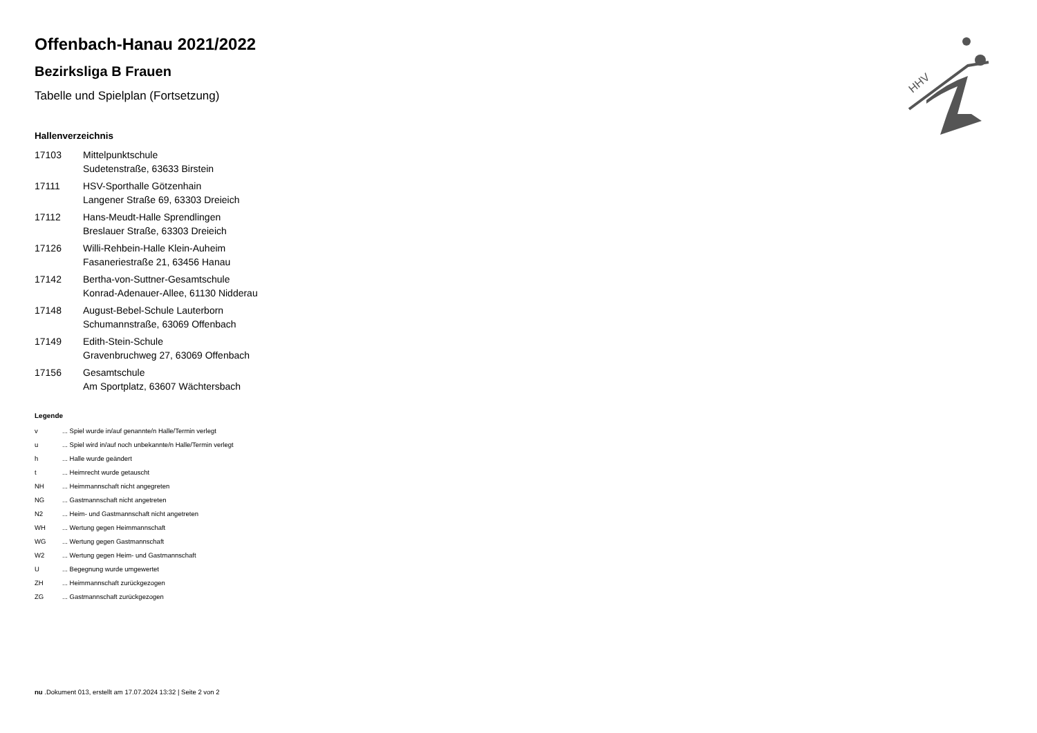HHV
Offenbach-Hanau 2021/2022
Bezirksliga B Frauen
Tabelle und Spielplan (Fortsetzung)
Hallenverzeichnis
| 17103 | Mittelpunktschule Sudetenstraße, 63633 Birstein |
| 17111 | HSV-Sporthalle Götzenhain Langener Straße 69, 63303 Dreieich |
| 17112 | Hans-Meudt-Halle Sprendlingen Breslauer Straße, 63303 Dreieich |
| 17126 | Willi-Rehbein-Halle Klein-Auheim Fasaneriestraße 21, 63456 Hanau |
| 17142 | Bertha-von-Suttner-Gesamtschule Konrad-Adenauer-Allee, 61130 Nidderau |
| 17148 | August-Bebel-Schule Lauterborn Schumannstraße, 63069 Offenbach |
| 17149 | Edith-Stein-Schule Gravenbruchweg 27, 63069 Offenbach |
| 17156 | Gesamtschule Am Sportplatz, 63607 Wächtersbach |
Legende
| v | ... Spiel wurde in/auf genannte/n Halle/Termin verlegt |
| u | ... Spiel wird in/auf noch unbekannte/n Halle/Termin verlegt |
| h | ... Halle wurde geändert |
| t | ... Heimrecht wurde getauscht |
| NH | ... Heimmannschaft nicht angegreten |
| NG | ... Gastmannschaft nicht angetreten |
| N2 | ... Heim- und Gastmannschaft nicht angetreten |
| WH | ... Wertung gegen Heimmannschaft |
| WG | ... Wertung gegen Gastmannschaft |
| W2 | ... Wertung gegen Heim- und Gastmannschaft |
| U | ... Begegnung wurde umgewertet |
| ZH | ... Heimmannschaft zurückgezogen |
| ZG | ... Gastmannschaft zurückgezogen |
nu .Dokument 013, erstellt am 17.07.2024 13:32 | Seite 2 von 2